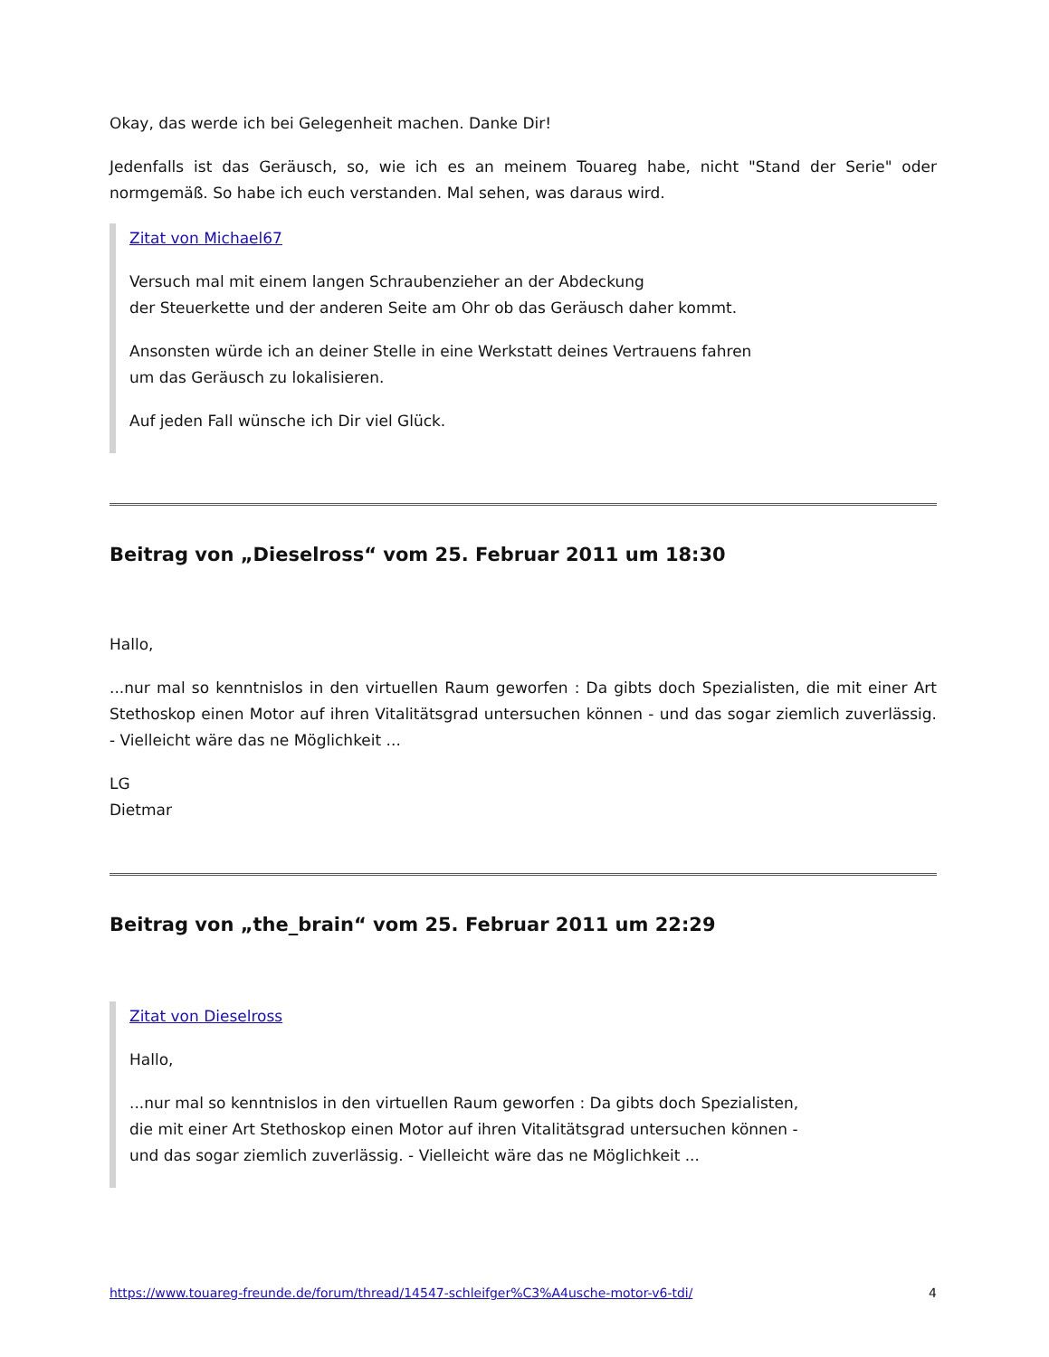Okay, das werde ich bei Gelegenheit machen. Danke Dir!
Jedenfalls ist das Geräusch, so, wie ich es an meinem Touareg habe, nicht "Stand der Serie" oder normgemäß. So habe ich euch verstanden. Mal sehen, was daraus wird.
Zitat von Michael67
Versuch mal mit einem langen Schraubenzieher an der Abdeckung
der Steuerkette und der anderen Seite am Ohr ob das Geräusch daher kommt.
Ansonsten würde ich an deiner Stelle in eine Werkstatt deines Vertrauens fahren
um das Geräusch zu lokalisieren.
Auf jeden Fall wünsche ich Dir viel Glück.
Beitrag von „Dieselross“ vom 25. Februar 2011 um 18:30
Hallo,
...nur mal so kenntnislos in den virtuellen Raum geworfen : Da gibts doch Spezialisten, die mit einer Art Stethoskop einen Motor auf ihren Vitalitätsgrad untersuchen können - und das sogar ziemlich zuverlässig. - Vielleicht wäre das ne Möglichkeit ...
LG
Dietmar
Beitrag von „the_brain“ vom 25. Februar 2011 um 22:29
Zitat von Dieselross
Hallo,
...nur mal so kenntnislos in den virtuellen Raum geworfen : Da gibts doch Spezialisten,
die mit einer Art Stethoskop einen Motor auf ihren Vitalitätsgrad untersuchen können -
und das sogar ziemlich zuverlässig. - Vielleicht wäre das ne Möglichkeit ...
https://www.touareg-freunde.de/forum/thread/14547-schleifger%C3%A4usche-motor-v6-tdi/ 4